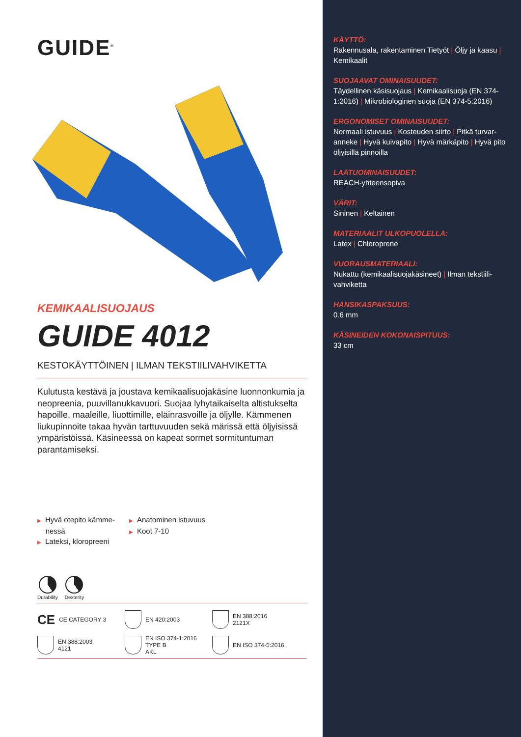GUIDE<sup>®</sup>
KEMIKAALISUOJAUS
GUIDE 4012
KESTOKÄYTTÖINEN | ILMAN TEKSTIILIVAHVIKETTA
Kulutusta kestävä ja joustava kemikaalisuojakäsine luonnonkumia ja neopreenia, puuvillanukkavuori. Suojaa lyhytaikaiselta altistukselta hapoille, maaleille, liuottimille, eläinrasvoille ja öljylle. Kämmenen liukupinnoite takaa hyvän tarttuvuuden sekä märissä että öljyisissä ympäristöissä. Käsineessä on kapeat sormet sormituntuman parantamiseksi.
▶ Hyvä otepito kämme-
nessä
▶ Lateksi, kloropreeni
▶ Anatominen istuvuus
▶ Koot 7-10
Durability Dexterity
CE CE CATEGORY 3
EN 420:2003
EN 388:2016
2121X
EN 388:2003
4121
EN ISO 374-1:2016
TYPE B
AKL
EN ISO 374-5:2016
KÄYTTÖ:
Rakennusala, rakentaminen Tietyöt | Öljy ja kaasu | Kemikaalit
SUOJAAVAT OMINAISUUDET:
Täydellinen käsisuojaus | Kemikaalisuoja (EN 374-1:2016) | Mikrobiologinen suoja (EN 374-5:2016)
ERGONOMISET OMINAISUUDET:
Normaali istuvuus | Kosteuden siirto | Pitkä turvar-anneke | Hyvä kuivapito | Hyvä märkäpito | Hyvä pito öljyisillä pinnoilla
LAATUOMINAISUUDET:
REACH-yhteensopiva
VÄRIT:
Sininen | Keltainen
MATERIAALIT ULKOPUOLELLA:
Latex | Chloroprene
VUORAUSMATERIAALI:
Nukattu (kemikaalisuojakäsineet) | Ilman tekstiili-vahviketta
HANSIKASPAKSUUS:
0.6 mm
KÄSINEIDEN KOKONAISPITUUS:
33 cm